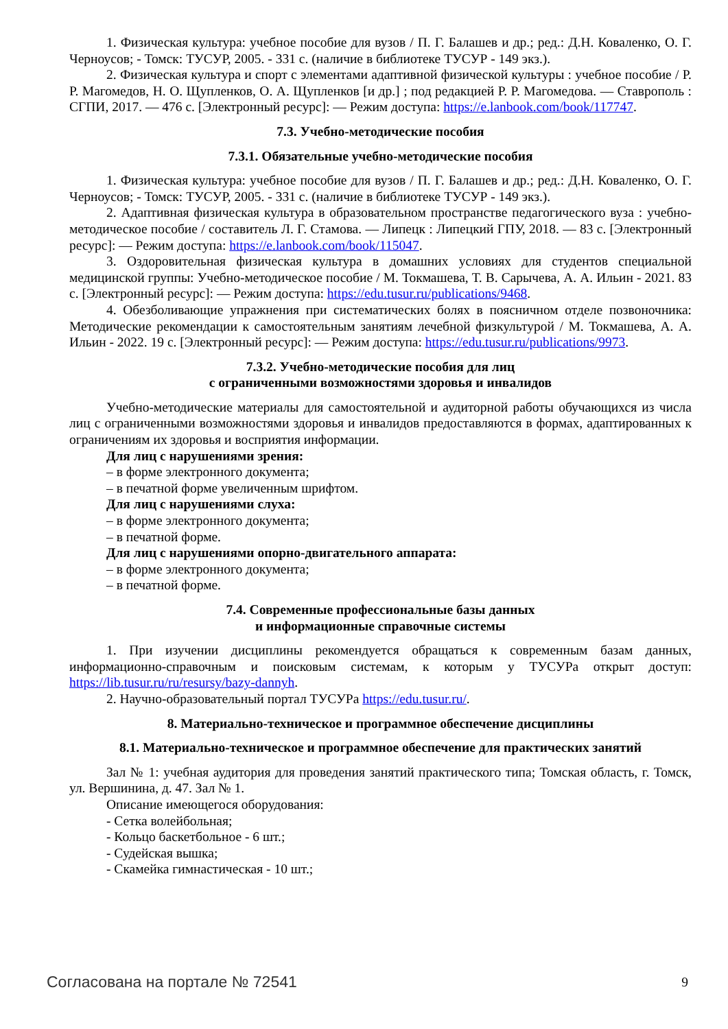1. Физическая культура: учебное пособие для вузов / П. Г. Балашев и др.; ред.: Д.Н. Коваленко, О. Г. Черноусов; - Томск: ТУСУР, 2005. - 331 с. (наличие в библиотеке ТУСУР - 149 экз.).
2. Физическая культура и спорт с элементами адаптивной физической культуры : учебное пособие / Р. Р. Магомедов, Н. О. Щупленков, О. А. Щупленков [и др.] ; под редакцией Р. Р. Магомедова. — Ставрополь : СГПИ, 2017. — 476 с. [Электронный ресурс]: — Режим доступа: https://e.lanbook.com/book/117747.
7.3. Учебно-методические пособия
7.3.1. Обязательные учебно-методические пособия
1. Физическая культура: учебное пособие для вузов / П. Г. Балашев и др.; ред.: Д.Н. Коваленко, О. Г. Черноусов; - Томск: ТУСУР, 2005. - 331 с. (наличие в библиотеке ТУСУР - 149 экз.).
2. Адаптивная физическая культура в образовательном пространстве педагогического вуза : учебно-методическое пособие / составитель Л. Г. Стамова. — Липецк : Липецкий ГПУ, 2018. — 83 с. [Электронный ресурс]: — Режим доступа: https://e.lanbook.com/book/115047.
3. Оздоровительная физическая культура в домашних условиях для студентов специальной медицинской группы: Учебно-методическое пособие / М. Токмашева, Т. В. Сарычева, А. А. Ильин - 2021. 83 с. [Электронный ресурс]: — Режим доступа: https://edu.tusur.ru/publications/9468.
4. Обезболивающие упражнения при систематических болях в поясничном отделе позвоночника: Методические рекомендации к самостоятельным занятиям лечебной физкультурой / М. Токмашева, А. А. Ильин - 2022. 19 с. [Электронный ресурс]: — Режим доступа: https://edu.tusur.ru/publications/9973.
7.3.2. Учебно-методические пособия для лиц
с ограниченными возможностями здоровья и инвалидов
Учебно-методические материалы для самостоятельной и аудиторной работы обучающихся из числа лиц с ограниченными возможностями здоровья и инвалидов предоставляются в формах, адаптированных к ограничениям их здоровья и восприятия информации.
Для лиц с нарушениями зрения:
– в форме электронного документа;
– в печатной форме увеличенным шрифтом.
Для лиц с нарушениями слуха:
– в форме электронного документа;
– в печатной форме.
Для лиц с нарушениями опорно-двигательного аппарата:
– в форме электронного документа;
– в печатной форме.
7.4. Современные профессиональные базы данных
и информационные справочные системы
1. При изучении дисциплины рекомендуется обращаться к современным базам данных, информационно-справочным и поисковым системам, к которым у ТУСУРа открыт доступ: https://lib.tusur.ru/ru/resursy/bazy-dannyh.
2. Научно-образовательный портал ТУСУРа https://edu.tusur.ru/.
8. Материально-техническое и программное обеспечение дисциплины
8.1. Материально-техническое и программное обеспечение для практических занятий
Зал № 1: учебная аудитория для проведения занятий практического типа; Томская область, г. Томск, ул. Вершинина, д. 47. Зал № 1.
Описание имеющегося оборудования:
- Сетка волейбольная;
- Кольцо баскетбольное - 6 шт.;
- Судейская вышка;
- Скамейка гимнастическая - 10 шт.;
Согласована на портале № 72541 9